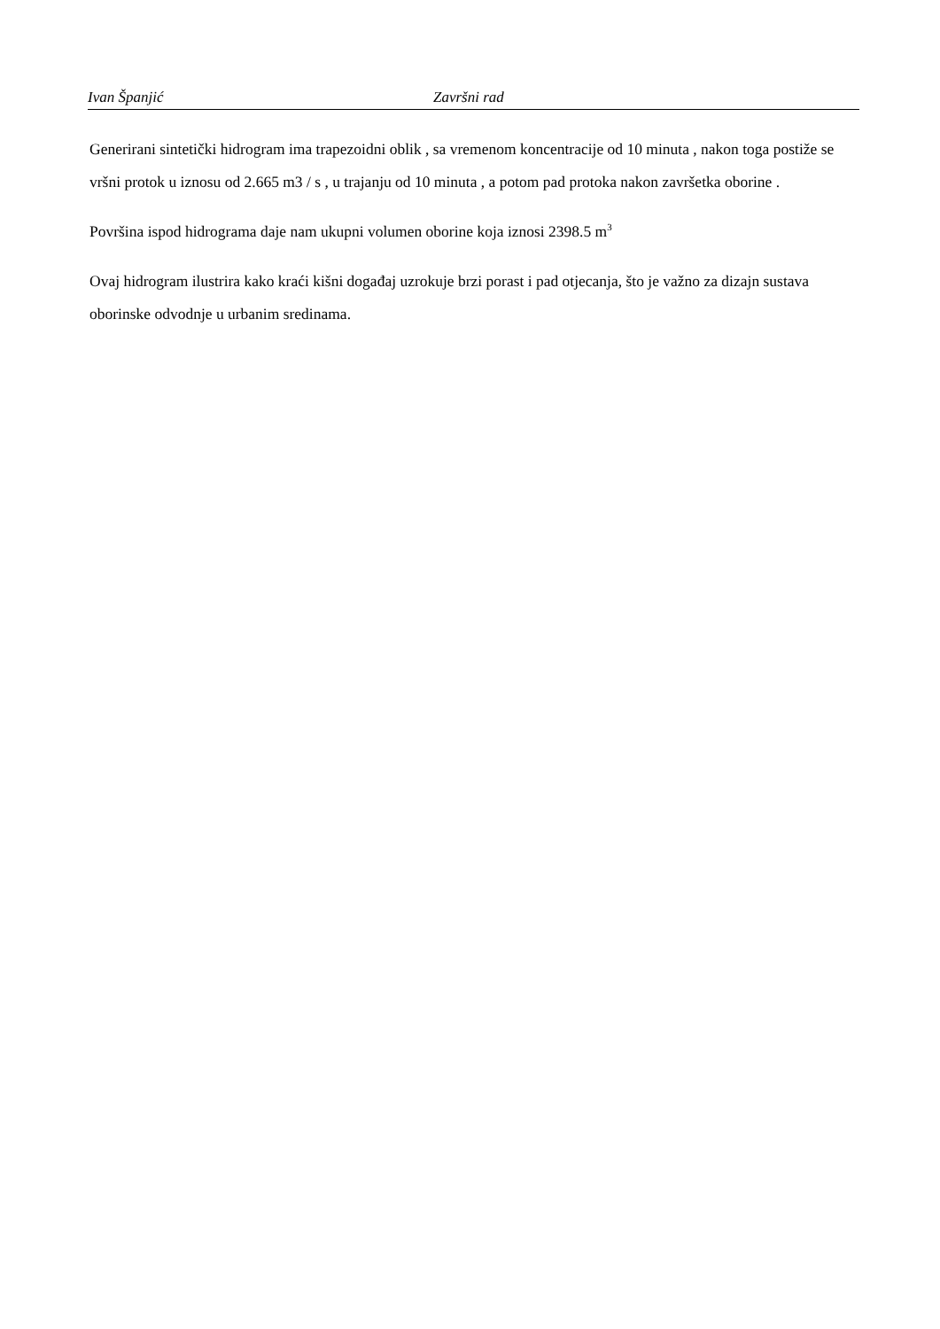Ivan Španjić Završni rad
Generirani sintetički hidrogram ima trapezoidni oblik , sa vremenom koncentracije od 10 minuta , nakon toga postiže se vršni protok u iznosu od 2.665 m3 / s , u trajanju od 10 minuta , a potom pad protoka nakon završetka oborine .
Površina ispod hidrograma daje nam ukupni volumen oborine koja iznosi 2398.5 m<sup>3</sup>
Ovaj hidrogram ilustrira kako kraći kišni događaj uzrokuje brzi porast i pad otjecanja, što je važno za dizajn sustava oborinske odvodnje u urbanim sredinama.